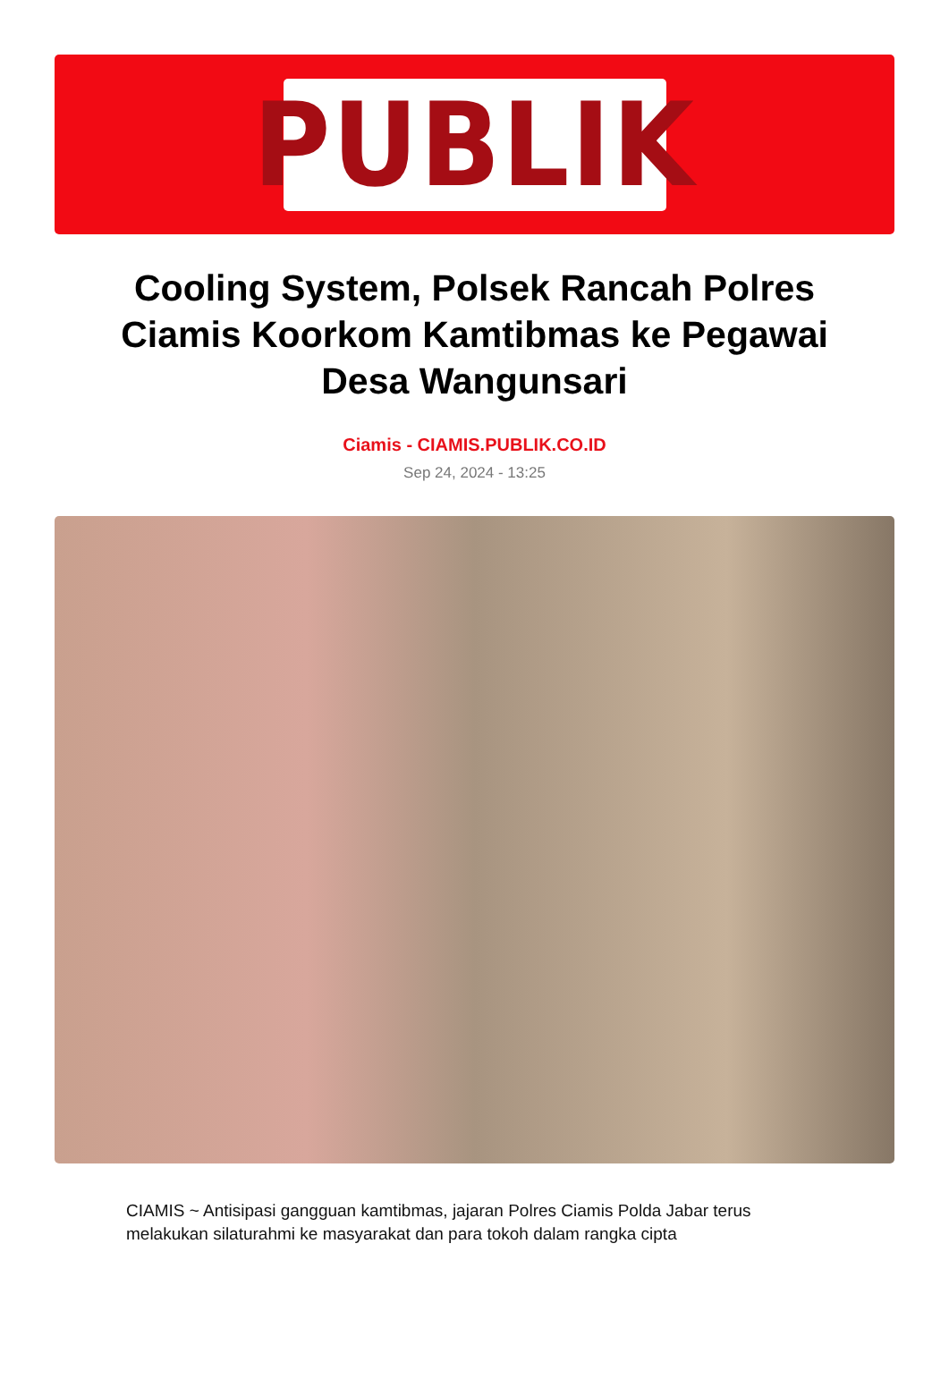PUBLIK
Cooling System, Polsek Rancah Polres Ciamis Koorkom Kamtibmas ke Pegawai Desa Wangunsari
Ciamis - CIAMIS.PUBLIK.CO.ID
Sep 24, 2024 - 13:25
CIAMIS ~ Antisipasi gangguan kamtibmas, jajaran Polres Ciamis Polda Jabar terus melakukan silaturahmi ke masyarakat dan para tokoh dalam rangka cipta